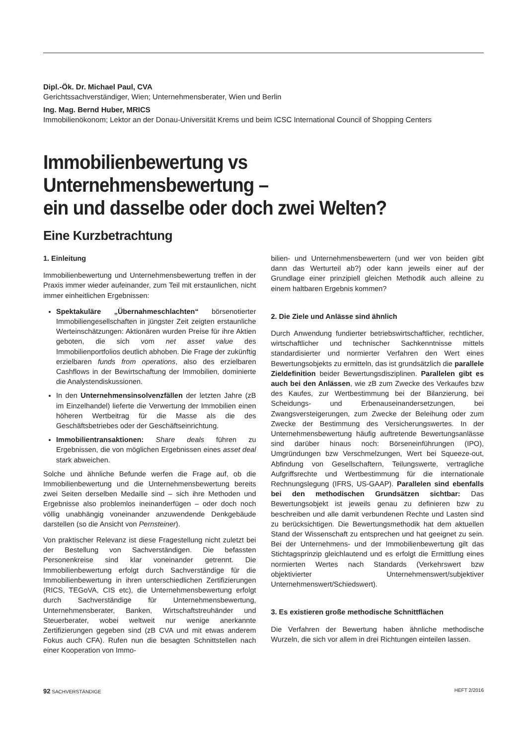Dipl.-Ök. Dr. Michael Paul, CVA
Gerichtssachverständiger, Wien; Unternehmensberater, Wien und Berlin
Ing. Mag. Bernd Huber, MRICS
Immobilienökonom; Lektor an der Donau-Universität Krems und beim ICSC International Council of Shopping Centers
Immobilienbewertung vs Unternehmensbewertung –
ein und dasselbe oder doch zwei Welten?
Eine Kurzbetrachtung
1. Einleitung
Immobilienbewertung und Unternehmensbewertung treffen in der Praxis immer wieder aufeinander, zum Teil mit erstaunlichen, nicht immer einheitlichen Ergebnissen:
Spektakuläre „Übernahmeschlachten“ börsenotierter Immobiliengesellschaften in jüngster Zeit zeigten erstaunliche Werteinschätzungen: Aktionären wurden Preise für ihre Aktien geboten, die sich vom net asset value des Immobilienportfolios deutlich abhoben. Die Frage der zukünftig erzielbaren funds from operations, also des erzielbaren Cashflows in der Bewirtschaftung der Immobilien, dominierte die Analystendiskussionen.
In den Unternehmensinsolvenzfällen der letzten Jahre (zB im Einzelhandel) lieferte die Verwertung der Immobilien einen höheren Wertbeitrag für die Masse als die des Geschäftsbetriebes oder der Geschäftseinrichtung.
Immobilientransaktionen: Share deals führen zu Ergebnissen, die von möglichen Ergebnissen eines asset deal stark abweichen.
Solche und ähnliche Befunde werfen die Frage auf, ob die Immobilienbewertung und die Unternehmensbewertung bereits zwei Seiten derselben Medaille sind – sich ihre Methoden und Ergebnisse also problemlos ineinanderfügen – oder doch noch völlig unabhängig voneinander anzuwendende Denkgebäude darstellen (so die Ansicht von Pernsteiner).
Von praktischer Relevanz ist diese Fragestellung nicht zuletzt bei der Bestellung von Sachverständigen. Die befassten Personenkreise sind klar voneinander getrennt. Die Immobilienbewertung erfolgt durch Sachverständige für die Immobilienbewertung in ihren unterschiedlichen Zertifizierungen (RICS, TEGoVA, CIS etc), die Unternehmensbewertung erfolgt durch Sachverständige für Unternehmensbewertung, Unternehmensberater, Banken, Wirtschaftstreuhänder und Steuerberater, wobei weltweit nur wenige anerkannte Zertifizierungen gegeben sind (zB CVA und mit etwas anderem Fokus auch CFA). Rufen nun die besagten Schnittstellen nach einer Kooperation von Immo-
bilien- und Unternehmensbewertern (und wer von beiden gibt dann das Werturteil ab?) oder kann jeweils einer auf der Grundlage einer prinzipiell gleichen Methodik auch alleine zu einem haltbaren Ergebnis kommen?
2. Die Ziele und Anlässe sind ähnlich
Durch Anwendung fundierter betriebswirtschaftlicher, rechtlicher, wirtschaftlicher und technischer Sachkenntnisse mittels standardisierter und normierter Verfahren den Wert eines Bewertungsobjekts zu ermitteln, das ist grundsätzlich die parallele Zieldefinition beider Bewertungsdisziplinen. Parallelen gibt es auch bei den Anlässen, wie zB zum Zwecke des Verkaufes bzw des Kaufes, zur Wertbestimmung bei der Bilanzierung, bei Scheidungs- und Erbenauseinandersetzungen, bei Zwangsversteigerungen, zum Zwecke der Beleihung oder zum Zwecke der Bestimmung des Versicherungswertes. In der Unternehmensbewertung häufig auftretende Bewertungsanlässe sind darüber hinaus noch: Börseneinführungen (IPO), Umgründungen bzw Verschmelzungen, Wert bei Squeeze-out, Abfindung von Gesellschaftern, Teilungswerte, vertragliche Aufgriffsrechte und Wertbestimmung für die internationale Rechnungslegung (IFRS, US-GAAP). Parallelen sind ebenfalls bei den methodischen Grundsätzen sichtbar: Das Bewertungsobjekt ist jeweils genau zu definieren bzw zu beschreiben und alle damit verbundenen Rechte und Lasten sind zu berücksichtigen. Die Bewertungsmethodik hat dem aktuellen Stand der Wissenschaft zu entsprechen und hat geeignet zu sein. Bei der Unternehmens- und der Immobilienbewertung gilt das Stichtagsprinzip gleichlautend und es erfolgt die Ermittlung eines normierten Wertes nach Standards (Verkehrswert bzw objektivierter Unternehmenswert/subjektiver Unternehmenswert/Schiedswert).
3. Es existieren große methodische Schnittflächen
Die Verfahren der Bewertung haben ähnliche methodische Wurzeln, die sich vor allem in drei Richtungen einteilen lassen.
92 SACHVERSTÄNDIGE HEFT 2/2016